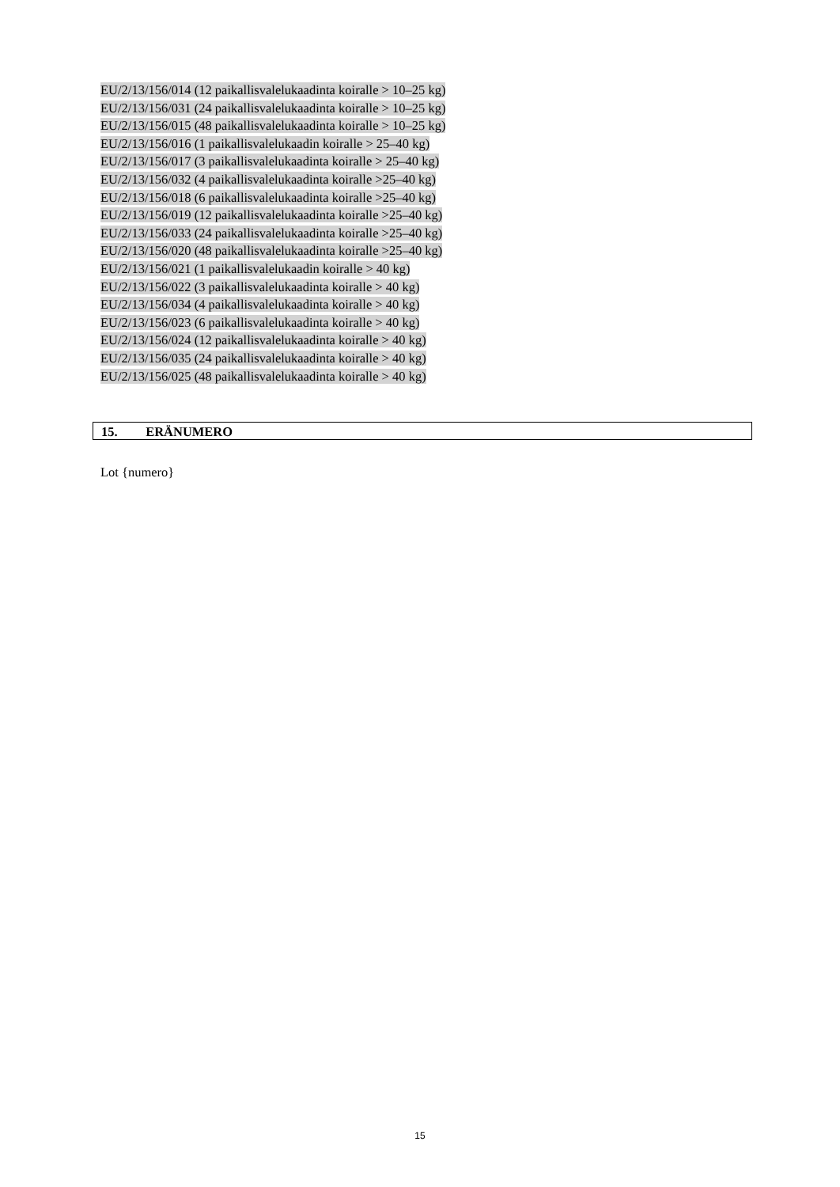EU/2/13/156/014 (12 paikallisvalelukaadinta koiralle > 10–25 kg)
EU/2/13/156/031 (24 paikallisvalelukaadinta koiralle > 10–25 kg)
EU/2/13/156/015 (48 paikallisvalelukaadinta koiralle > 10–25 kg)
EU/2/13/156/016 (1 paikallisvalelukaadin koiralle > 25–40 kg)
EU/2/13/156/017 (3 paikallisvalelukaadinta koiralle > 25–40 kg)
EU/2/13/156/032 (4 paikallisvalelukaadinta koiralle >25–40 kg)
EU/2/13/156/018 (6 paikallisvalelukaadinta koiralle >25–40 kg)
EU/2/13/156/019 (12 paikallisvalelukaadinta koiralle >25–40 kg)
EU/2/13/156/033 (24 paikallisvalelukaadinta koiralle >25–40 kg)
EU/2/13/156/020 (48 paikallisvalelukaadinta koiralle >25–40 kg)
EU/2/13/156/021 (1 paikallisvalelukaadin koiralle > 40 kg)
EU/2/13/156/022 (3 paikallisvalelukaadinta koiralle > 40 kg)
EU/2/13/156/034 (4 paikallisvalelukaadinta koiralle > 40 kg)
EU/2/13/156/023 (6 paikallisvalelukaadinta koiralle > 40 kg)
EU/2/13/156/024 (12 paikallisvalelukaadinta koiralle > 40 kg)
EU/2/13/156/035 (24 paikallisvalelukaadinta koiralle > 40 kg)
EU/2/13/156/025 (48 paikallisvalelukaadinta koiralle > 40 kg)
15. ERÄNUMERO
Lot {numero}
15